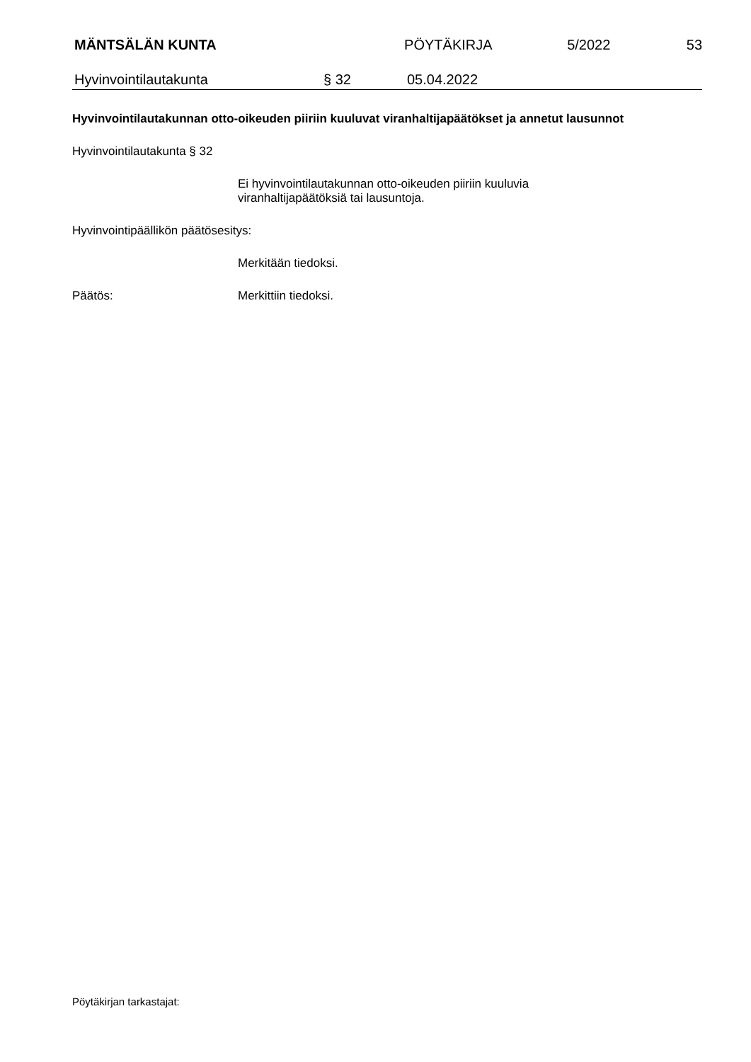MÄNTSÄLÄN KUNTA PÖYTÄKIRJA 5/2022 53
Hyvinvointilautakunta § 32 05.04.2022
Hyvinvointilautakunnan otto-oikeuden piiriin kuuluvat viranhaltijapäätökset ja annetut lausunnot
Hyvinvointilautakunta § 32
Ei hyvinvointilautakunnan otto-oikeuden piiriin kuuluvia
viranhaltijapäätöksiä tai lausuntoja.
Hyvinvointipäällikön päätösesitys:
Merkitään tiedoksi.
Päätös: Merkittiin tiedoksi.
Pöytäkirjan tarkastajat: